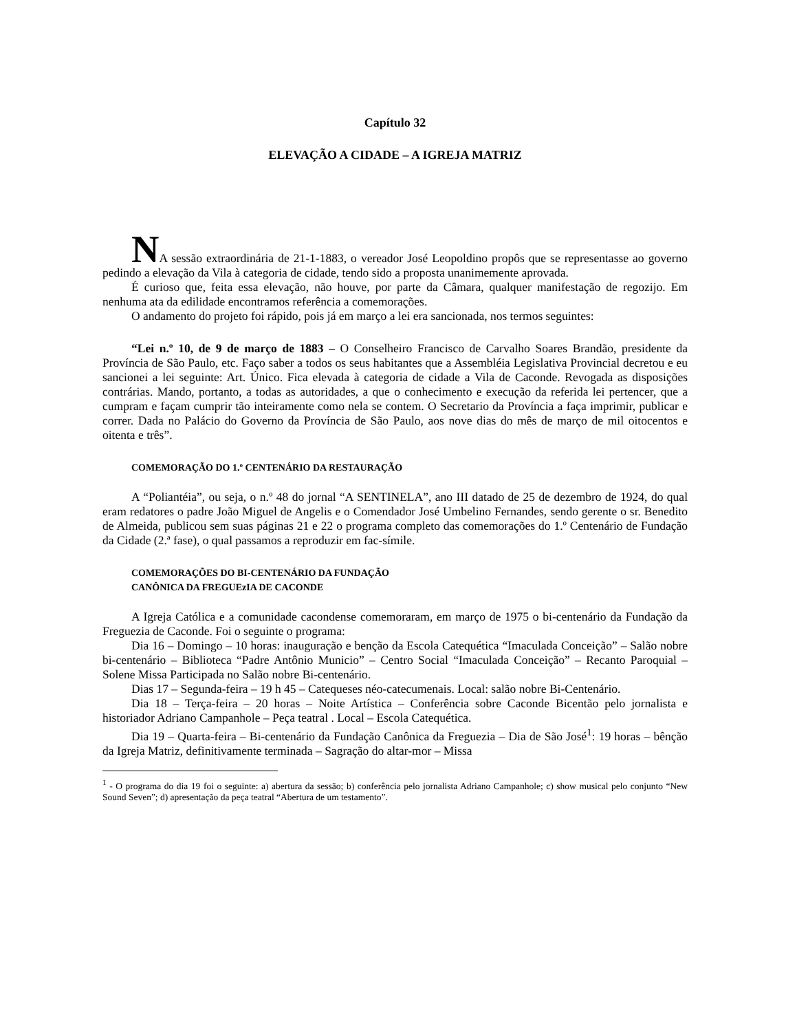Capítulo 32
ELEVAÇÃO A CIDADE – A IGREJA MATRIZ
NA sessão extraordinária de 21-1-1883, o vereador José Leopoldino propôs que se representasse ao governo pedindo a elevação da Vila à categoria de cidade, tendo sido a proposta unanimemente aprovada.
É curioso que, feita essa elevação, não houve, por parte da Câmara, qualquer manifestação de regozijo. Em nenhuma ata da edilidade encontramos referência a comemorações.
O andamento do projeto foi rápido, pois já em março a lei era sancionada, nos termos seguintes:
“Lei n.º 10, de 9 de março de 1883 – O Conselheiro Francisco de Carvalho Soares Brandão, presidente da Província de São Paulo, etc. Faço saber a todos os seus habitantes que a Assembléia Legislativa Provincial decretou e eu sancionei a lei seguinte: Art. Único. Fica elevada à categoria de cidade a Vila de Caconde. Revogada as disposições contrárias. Mando, portanto, a todas as autoridades, a que o conhecimento e execução da referida lei pertencer, que a cumpram e façam cumprir tão inteiramente como nela se contem. O Secretario da Província a faça imprimir, publicar e correr. Dada no Palácio do Governo da Província de São Paulo, aos nove dias do mês de março de mil oitocentos e oitenta e três”.
COMEMORAÇÃO DO 1.º CENTENÁRIO DA RESTAURAÇÃO
A “Poliantéia”, ou seja, o n.º 48 do jornal “A SENTINELA”, ano III datado de 25 de dezembro de 1924, do qual eram redatores o padre João Miguel de Angelis e o Comendador José Umbelino Fernandes, sendo gerente o sr. Benedito de Almeida, publicou sem suas páginas 21 e 22 o programa completo das comemorações do 1.º Centenário de Fundação da Cidade (2.ª fase), o qual passamos a reproduzir em fac-símile.
COMEMORAÇÕES DO BI-CENTENÁRIO DA FUNDAÇÃO
CANÔNICA DA FREGUEzIA DE CACONDE
A Igreja Católica e a comunidade cacondense comemoraram, em março de 1975 o bi-centenário da Fundação da Freguezia de Caconde. Foi o seguinte o programa:
Dia 16 – Domingo – 10 horas: inauguração e benção da Escola Catequética “Imaculada Conceição” – Salão nobre bi-centenário – Biblioteca “Padre Antônio Municio” – Centro Social “Imaculada Conceição” – Recanto Paroquial – Solene Missa Participada no Salão nobre Bi-centenário.
Dias 17 – Segunda-feira – 19 h 45 – Catequeses néo-catecumenais. Local: salão nobre Bi-Centenário.
Dia 18 – Terça-feira – 20 horas – Noite Artística – Conferência sobre Caconde Bicentão pelo jornalista e historiador Adriano Campanhole – Peça teatral . Local – Escola Catequética.
Dia 19 – Quarta-feira – Bi-centenário da Fundação Canônica da Freguezia – Dia de São José<sup>1</sup>: 19 horas – bênção da Igreja Matriz, definitivamente terminada – Sagração do altar-mor – Missa
<sup>1</sup> - O programa do dia 19 foi o seguinte: a) abertura da sessão; b) conferência pelo jornalista Adriano Campanhole; c) show musical pelo conjunto “New Sound Seven”; d) apresentação da peça teatral “Abertura de um testamento”.